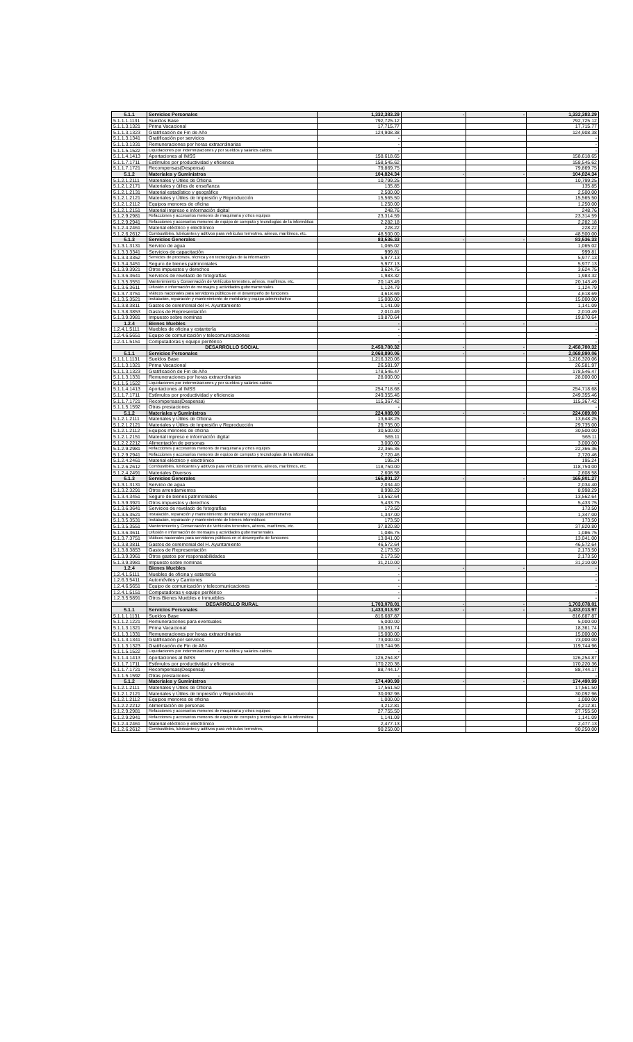| 5.1.1 | Servicios Personales | 1,332,383.29 | - | - | 1,332,383.29 |
| 5.1.1.1.1131 | Sueldos Base | 792,725.12 | | | 792,725.12 |
| 5.1.1.3.1321 | Prima Vacacional | 17,715.77 | | | 17,715.77 |
| 5.1.1.3.1323 | Gratificación de Fin de Año | 124,908.38 | | | 124,908.38 |
| 5.1.1.3.1341 | Gratificación por servicios | - | | | - |
| 5.1.1.3.1331 | Remuneraciones por horas extraordinarias | - | | | - |
| 5.1.1.5.1522 | Liquidaciones por indemnizaciones y por sueldos y salarios caídos | - | | | - |
| 5.1.1.4.1413 | Aportaciones al IMSS | 158,618.65 | | | 158,618.65 |
| 5.1.1.7.1711 | Estímulos por productividad y eficiencia | 158,545.62 | | | 158,545.62 |
| 5.1.1.7.1721 | Recompensas(Despensa) | 79,869.75 | | | 79,869.75 |
| 5.1.2 | Materiales y Suministros | 104,824.34 | - | - | 104,824.34 |
| 5.1.2.1.2111 | Materiales y Útiles de Oficina | 10,799.25 | | | 10,799.25 |
| 5.1.2.1.2171 | Materiales y útiles de enseñanza | 135.85 | | | 135.85 |
| 5.1.2.1.2131 | Material estadístico y geográfico | 2,500.00 | | | 2,500.00 |
| 5.1.2.1.2121 | Materiales y Útiles de Impresión y Reproducción | 15,565.50 | | | 15,565.50 |
| 5.1.2.1.2112 | Equipos menores de oficina | 1,250.00 | | | 1,250.00 |
| 5.1.2.1.2151 | Material impreso e información digital | 248.76 | | | 248.76 |
| 5.1.2.9.2981 | Refacciones y accesorios menores de maquinaria y otros equipos | 23,314.59 | | | 23,314.59 |
| 5.1.2.9.2941 | Refacciones y accesorios menores de equipo de computo y tecnologías de la informática | 2,282.18 | | | 2,282.18 |
| 5.1.2.4.2461 | Material eléctrico y electrónico | 228.22 | | | 228.22 |
| 5.1.2.6.2612 | Combustibles, lubricantes y aditivos para vehículos terrestres, aéreos, marítimos, etc. | 48,500.00 | | | 48,500.00 |
| 5.1.3 | Servicios Generales | 83,536.33 | - | - | 83,536.33 |
| 5.1.3.1.3131 | Servicio de agua | 1,065.02 | | | 1,065.02 |
| 5.1.3.3.3341 | Servicios de capacitación | 999.81 | | | 999.81 |
| 5.1.3.3.3352 | Servicios de procesos, técnica y en tecnologías de la información | 5,977.13 | | | 5,977.13 |
| 5.1.3.4.3451 | Seguro de bienes patrimoniales | 5,977.13 | | | 5,977.13 |
| 5.1.3.9.3921 | Otros impuestos y derechos | 3,624.75 | | | 3,624.75 |
| 5.1.3.6.3641 | Servicios de revelado de fotografías | 1,983.32 | | | 1,983.32 |
| 5.1.3.5.3551 | Mantenimiento y Conservación de Vehículos terrestres, aéreos, marítimos, etc. | 20,143.49 | | | 20,143.49 |
| 5.1.3.6.3611 | Difusión e información de mensajes y actividades gubernamentales | 1,124.79 | | | 1,124.79 |
| 5.1.3.7.3751 | Viáticos nacionales para servidores públicos en el desempeño de funciones | 4,618.69 | | | 4,618.69 |
| 5.1.3.5.3521 | Instalación, reparación y mantenimiento de mobiliario y equipo administrativo | 15,000.00 | | | 15,000.00 |
| 5.1.3.8.3811 | Gastos de ceremonial del H. Ayuntamiento | 1,141.09 | | | 1,141.09 |
| 5.1.3.8.3853 | Gastos de Representación | 2,010.49 | | | 2,010.49 |
| 5.1.3.9.3981 | Impuesto sobre nominas | 19,870.64 | | | 19,870.64 |
| 1.2.4 | Bienes Muebles | - | - | - | - |
| 1.2.4.1.5111 | Muebles de oficina y estantería | - | | | - |
| 1.2.4.6.5651 | Equipo de comunicación y telecomunicaciones | - | | | - |
| 1.2.4.1.5151 | Computadoras y equipo periférico | - | | | - |
| | DESARROLLO SOCIAL | 2,458,780.32 | - | - | 2,458,780.32 |
| 5.1.1 | Servicios Personales | 2,068,890.06 | - | - | 2,068,890.06 |
| 5.1.1.1.1131 | Sueldos Base | 1,216,320.06 | | | 1,216,320.06 |
| 5.1.1.3.1321 | Prima Vacacional | 26,581.97 | | | 26,581.97 |
| 5.1.1.3.1323 | Gratificación de Fin de Año | 178,546.47 | | | 178,546.47 |
| 5.1.1.3.1331 | Remuneraciones por horas extraordinarias | 28,000.00 | | | 28,000.00 |
| 5.1.1.5.1522 | Liquidaciones por indemnizaciones y por sueldos y salarios caídos | - | | | - |
| 5.1.1.4.1413 | Aportaciones al IMSS | 254,718.68 | | | 254,718.68 |
| 5.1.1.7.1711 | Estímulos por productividad y eficiencia | 249,355.46 | | | 249,355.46 |
| 5.1.1.7.1721 | Recompensas(Despensa) | 115,367.42 | | | 115,367.42 |
| 5.1.1.5.1592 | Otras prestaciones | - | | | - |
| 5.1.2 | Materiales y Suministros | 224,089.00 | - | - | 224,089.00 |
| 5.1.2.1.2111 | Materiales y Útiles de Oficina | 13,648.25 | | | 13,648.25 |
| 5.1.2.1.2121 | Materiales y Útiles de Impresión y Reproducción | 29,735.00 | | | 29,735.00 |
| 5.1.2.1.2112 | Equipos menores de oficina | 30,500.00 | | | 30,500.00 |
| 5.1.2.1.2151 | Material impreso e información digital | 565.11 | | | 565.11 |
| 5.1.2.2.2212 | Alimentación de personas | 3,000.00 | | | 3,000.00 |
| 5.1.2.9.2981 | Refacciones y accesorios menores de maquinaria y otros equipos | 22,366.36 | | | 22,366.36 |
| 5.1.2.9.2941 | Refacciones y accesorios menores de equipo de computo y tecnologías de la informática | 2,720.46 | | | 2,720.46 |
| 5.1.2.4.2461 | Material eléctrico y electrónico | 195.24 | | | 195.24 |
| 5.1.2.6.2612 | Combustibles, lubricantes y aditivos para vehículos terrestres, aéreos, marítimos, etc. | 118,750.00 | | | 118,750.00 |
| 5.1.2.4.2491 | Materiales Diversos | 2,608.58 | | | 2,608.58 |
| 5.1.3 | Servicios Generales | 165,801.27 | - | - | 165,801.27 |
| 5.1.3.1.3131 | Servicio de agua | 2,034.40 | | | 2,034.40 |
| 5.1.3.2.3291 | Otros arrendamientos | 8,998.29 | | | 8,998.29 |
| 5.1.3.4.3451 | Seguro de bienes patrimoniales | 13,562.64 | | | 13,562.64 |
| 5.1.3.9.3921 | Otros impuestos y derechos | 5,433.75 | | | 5,433.75 |
| 5.1.3.6.3641 | Servicios de revelado de fotografías | 173.50 | | | 173.50 |
| 5.1.3.5.3521 | Instalación, reparación y mantenimiento de mobiliario y equipo administrativo | 1,347.00 | | | 1,347.00 |
| 5.1.3.5.3531 | Instalación, reparación y mantenimiento de bienes informáticos | 173.50 | | | 173.50 |
| 5.1.3.5.3551 | Mantenimiento y Conservación de Vehículos terrestres, aéreos, marítimos, etc. | 37,820.80 | | | 37,820.80 |
| 5.1.3.6.3611 | Difusión e información de mensajes y actividades gubernamentales | 1,086.75 | | | 1,086.75 |
| 5.1.3.7.3751 | Viáticos nacionales para servidores públicos en el desempeño de funciones | 13,041.00 | | | 13,041.00 |
| 5.1.3.8.3811 | Gastos de ceremonial del H. Ayuntamiento | 46,572.64 | | | 46,572.64 |
| 5.1.3.8.3853 | Gastos de Representación | 2,173.50 | | | 2,173.50 |
| 5.1.3.9.3961 | Otros gastos por responsabilidades | 2,173.50 | | | 2,173.50 |
| 5.1.3.9.3981 | Impuesto sobre nominas | 31,210.00 | | | 31,210.00 |
| 1.2.4 | Bienes Muebles | - | - | - | - |
| 1.2.4.1.5111 | Muebles de oficina y estantería | - | | | - |
| 1.2.6.3.5411 | Automóviles y Camiones | - | | | - |
| 1.2.4.6.5651 | Equipo de comunicación y telecomunicaciones | - | | | - |
| 1.2.4.1.5151 | Computadoras y equipo periférico | - | | | - |
| 1.2.3.5.5891 | Otros Bienes Muebles e Inmuebles | - | | | - |
| | DESARROLLO RURAL | 1,703,078.01 | - | - | 1,703,078.01 |
| 5.1.1 | Servicios Personales | 1,433,013.97 | - | - | 1,433,013.97 |
| 5.1.1.1.1131 | Sueldos Base | 816,687.87 | | | 816,687.87 |
| 5.1.1.2.1221 | Remuneraciones para eventuales | 5,000.00 | | | 5,000.00 |
| 5.1.1.3.1321 | Prima Vacacional | 18,361.74 | | | 18,361.74 |
| 5.1.1.3.1331 | Remuneraciones por horas extraordinarias | 15,000.00 | | | 15,000.00 |
| 5.1.1.3.1341 | Gratificación por servicios | 73,000.00 | | | 73,000.00 |
| 5.1.1.3.1323 | Gratificación de Fin de Año | 119,744.96 | | | 119,744.96 |
| 5.1.1.5.1522 | Liquidaciones por indemnizaciones y por sueldos y salarios caídos | - | | | - |
| 5.1.1.4.1413 | Aportaciones al IMSS | 126,254.87 | | | 126,254.87 |
| 5.1.1.7.1711 | Estímulos por productividad y eficiencia | 170,220.36 | | | 170,220.36 |
| 5.1.1.7.1721 | Recompensas(Despensa) | 88,744.17 | | | 88,744.17 |
| 5.1.1.5.1592 | Otras prestaciones | - | | | - |
| 5.1.2 | Materiales y Suministros | 174,490.99 | - | - | 174,490.99 |
| 5.1.2.1.2111 | Materiales y Útiles de Oficina | 17,561.50 | | | 17,561.50 |
| 5.1.2.1.2121 | Materiales y Útiles de Impresión y Reproducción | 30,092.96 | | | 30,092.96 |
| 5.1.2.1.2112 | Equipos menores de oficina | 1,000.00 | | | 1,000.00 |
| 5.1.2.2.2212 | Alimentación de personas | 4,212.81 | | | 4,212.81 |
| 5.1.2.9.2981 | Refacciones y accesorios menores de maquinaria y otros equipos | 27,755.50 | | | 27,755.50 |
| 5.1.2.9.2941 | Refacciones y accesorios menores de equipo de computo y tecnologías de la informática | 1,141.09 | | | 1,141.09 |
| 5.1.2.4.2461 | Material eléctrico y electrónico | 2,477.13 | | | 2,477.13 |
| 5.1.2.6.2612 | Combustibles, lubricantes y aditivos para vehículos terrestres, | 90,250.00 | | | 90,250.00 |